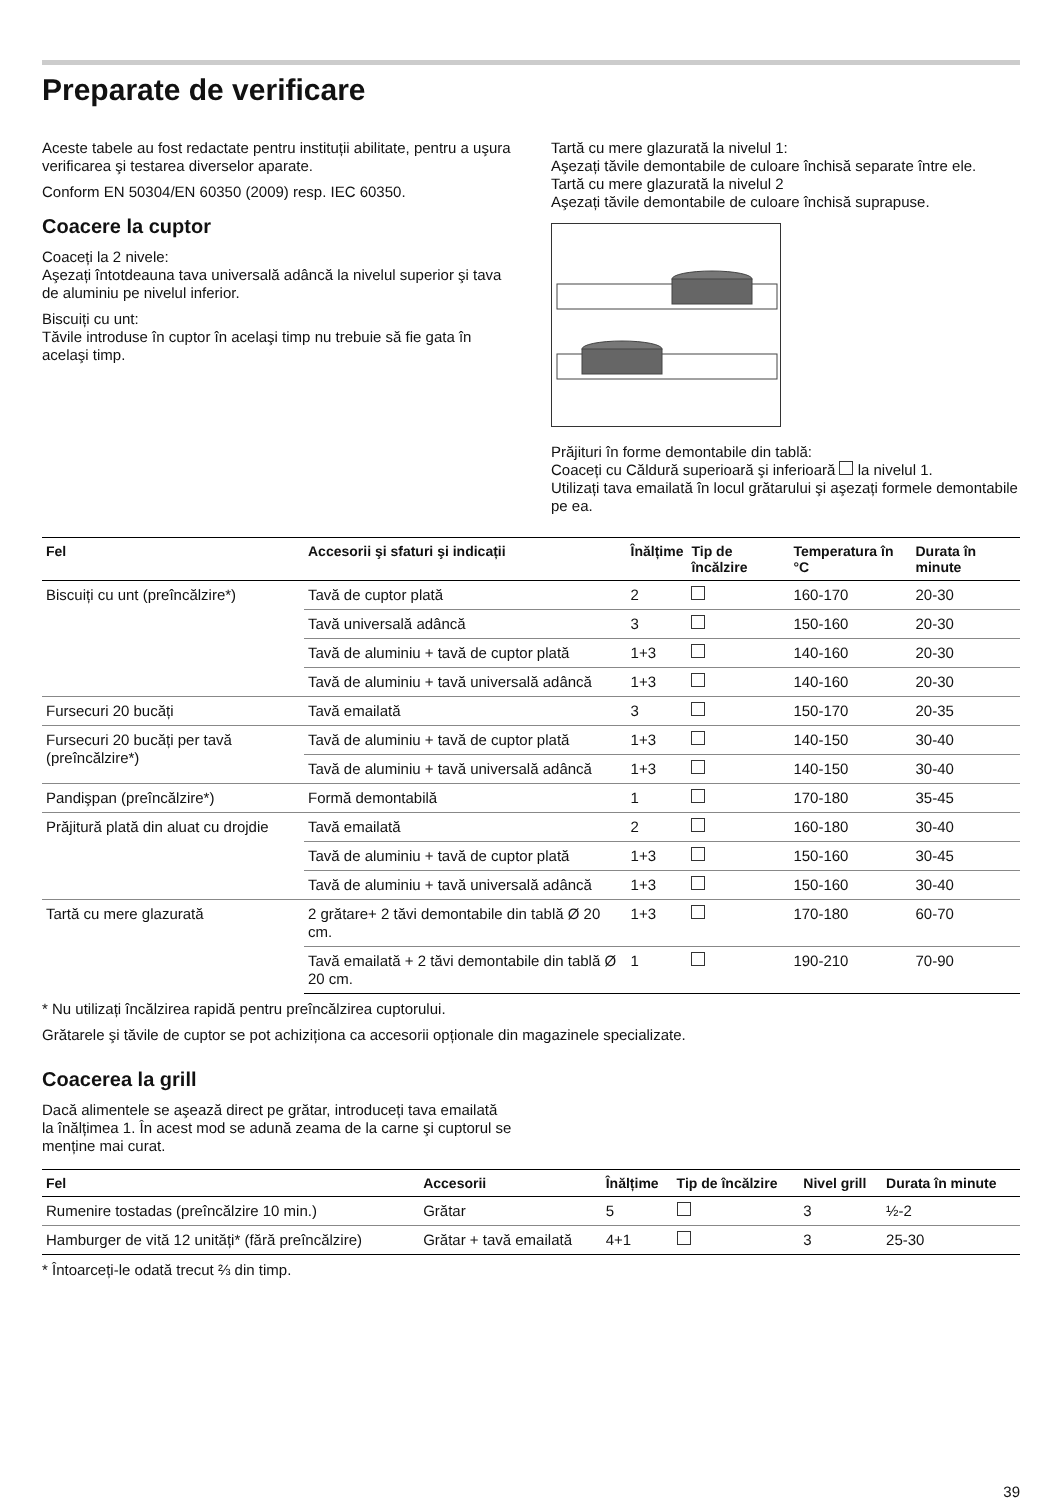Preparate de verificare
Aceste tabele au fost redactate pentru instituții abilitate, pentru a uşura verificarea şi testarea diverselor aparate.
Conform EN 50304/EN 60350 (2009) resp. IEC 60350.
Coacere la cuptor
Coaceți la 2 nivele:
Aşezați întotdeauna tava universală adâncă la nivelul superior şi tava de aluminiu pe nivelul inferior.
Biscuiți cu unt:
Tăvile introduse în cuptor în acelaşi timp nu trebuie să fie gata în acelaşi timp.
Tartă cu mere glazurată la nivelul 1:
Aşezați tăvile demontabile de culoare închisă separate între ele.
Tartă cu mere glazurată la nivelul 2
Aşezați tăvile demontabile de culoare închisă suprapuse.
Prăjituri în forme demontabile din tablă:
Coaceți cu Căldură superioară şi inferioară la nivelul 1.
Utilizați tava emailată în locul grătarului şi aşezați formele demontabile pe ea.
| Fel | Accesorii şi sfaturi şi indicații | Înălțime | Tip de încălzire | Temperatura în °C | Durata în minute |
| --- | --- | --- | --- | --- | --- |
| Biscuiți cu unt (preîncălzire*) | Tavă de cuptor plată | 2 | | 160-170 | 20-30 |
| | Tavă universală adâncă | 3 | | 150-160 | 20-30 |
| | Tavă de aluminiu + tavă de cuptor plată | 1+3 | | 140-160 | 20-30 |
| | Tavă de aluminiu + tavă universală adâncă | 1+3 | | 140-160 | 20-30 |
| Fursecuri 20 bucăți | Tavă emailată | 3 | | 150-170 | 20-35 |
| Fursecuri 20 bucăți per tavă (preîncălzire*) | Tavă de aluminiu + tavă de cuptor plată | 1+3 | | 140-150 | 30-40 |
| | Tavă de aluminiu + tavă universală adâncă | 1+3 | | 140-150 | 30-40 |
| Pandişpan (preîncălzire*) | Formă demontabilă | 1 | | 170-180 | 35-45 |
| Prăjitură plată din aluat cu drojdie | Tavă emailată | 2 | | 160-180 | 30-40 |
| | Tavă de aluminiu + tavă de cuptor plată | 1+3 | | 150-160 | 30-45 |
| | Tavă de aluminiu + tavă universală adâncă | 1+3 | | 150-160 | 30-40 |
| Tartă cu mere glazurată | 2 grătare+ 2 tăvi demontabile din tablă Ø 20 cm. | 1+3 | | 170-180 | 60-70 |
| | Tavă emailată + 2 tăvi demontabile din tablă Ø 20 cm. | 1 | | 190-210 | 70-90 |
* Nu utilizați încălzirea rapidă pentru preîncălzirea cuptorului.
Grătarele şi tăvile de cuptor se pot achiziționa ca accesorii opționale din magazinele specializate.
Coacerea la grill
Dacă alimentele se aşează direct pe grătar, introduceți tava emailată la înălțimea 1. În acest mod se adună zeama de la carne şi cuptorul se menține mai curat.
| Fel | Accesorii | Înălțime | Tip de încălzire | Nivel grill | Durata în minute |
| --- | --- | --- | --- | --- | --- |
| Rumenire tostadas (preîncălzire 10 min.) | Grătar | 5 | | 3 | ½-2 |
| Hamburger de vită 12 unități* (fără preîncălzire) | Grătar + tavă emailată | 4+1 | | 3 | 25-30 |
* Întoarceți-le odată trecut ⅔ din timp.
39